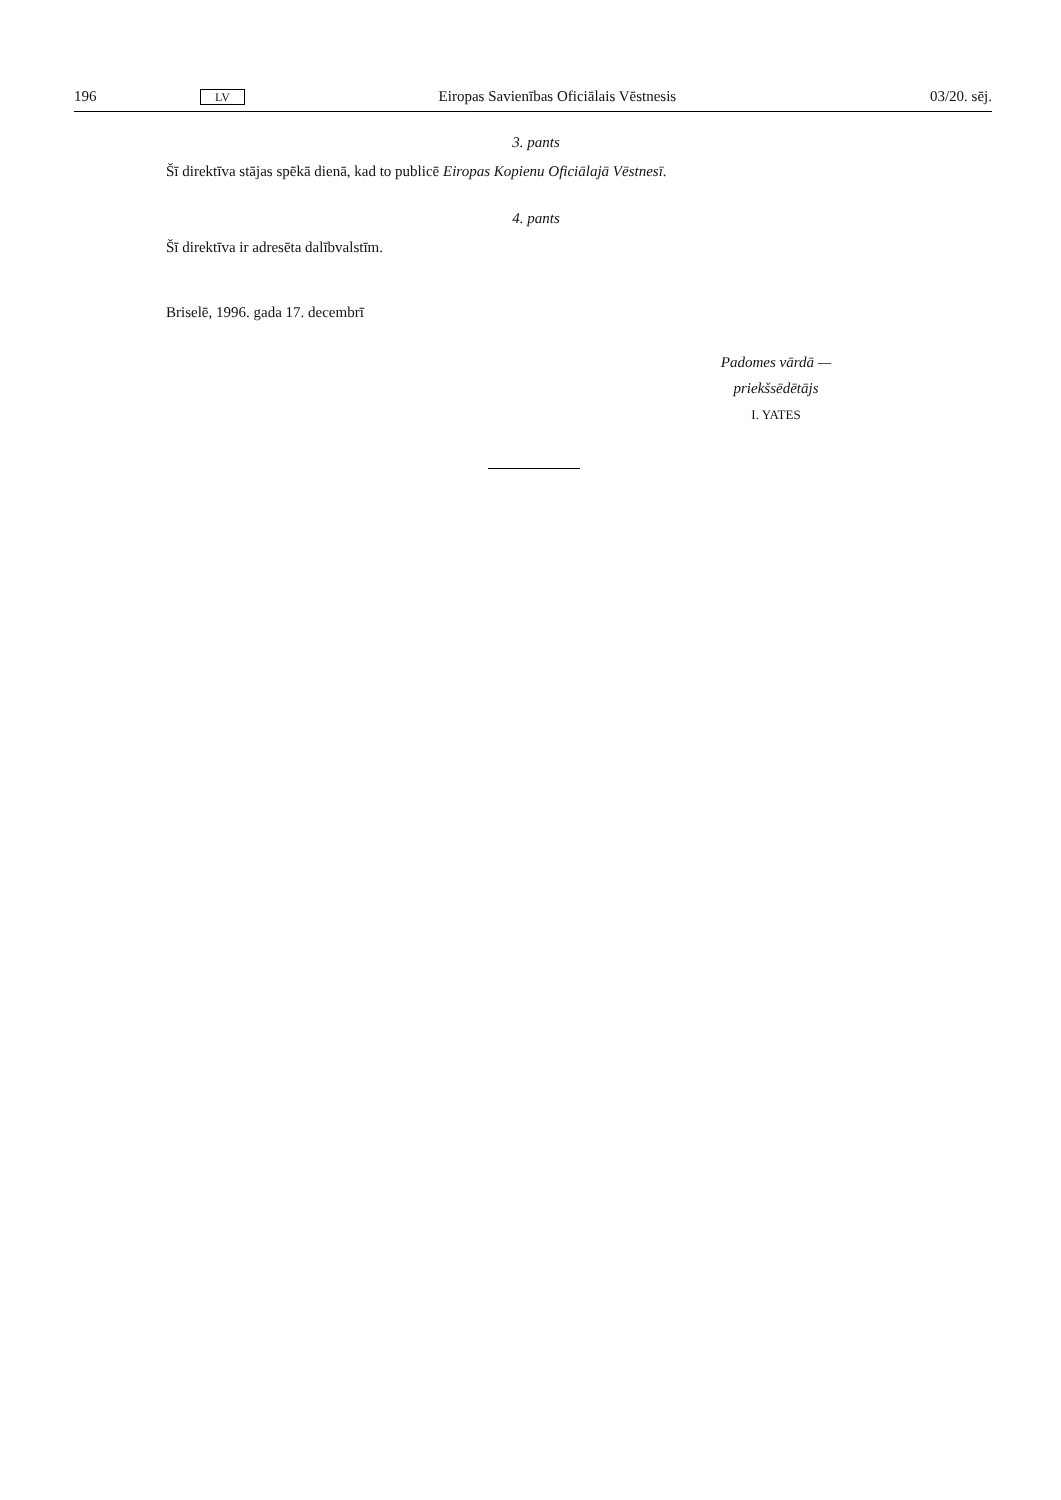196 LV Eiropas Savienības Oficiālais Vēstnesis 03/20. sēj.
3. pants
Šī direktīva stājas spēkā dienā, kad to publicē Eiropas Kopienu Oficiālajā Vēstnesī.
4. pants
Šī direktīva ir adresēta dalībvalstīm.
Briselē, 1996. gada 17. decembrī
Padomes vārdā —
priekšsēdētājs
I. YATES